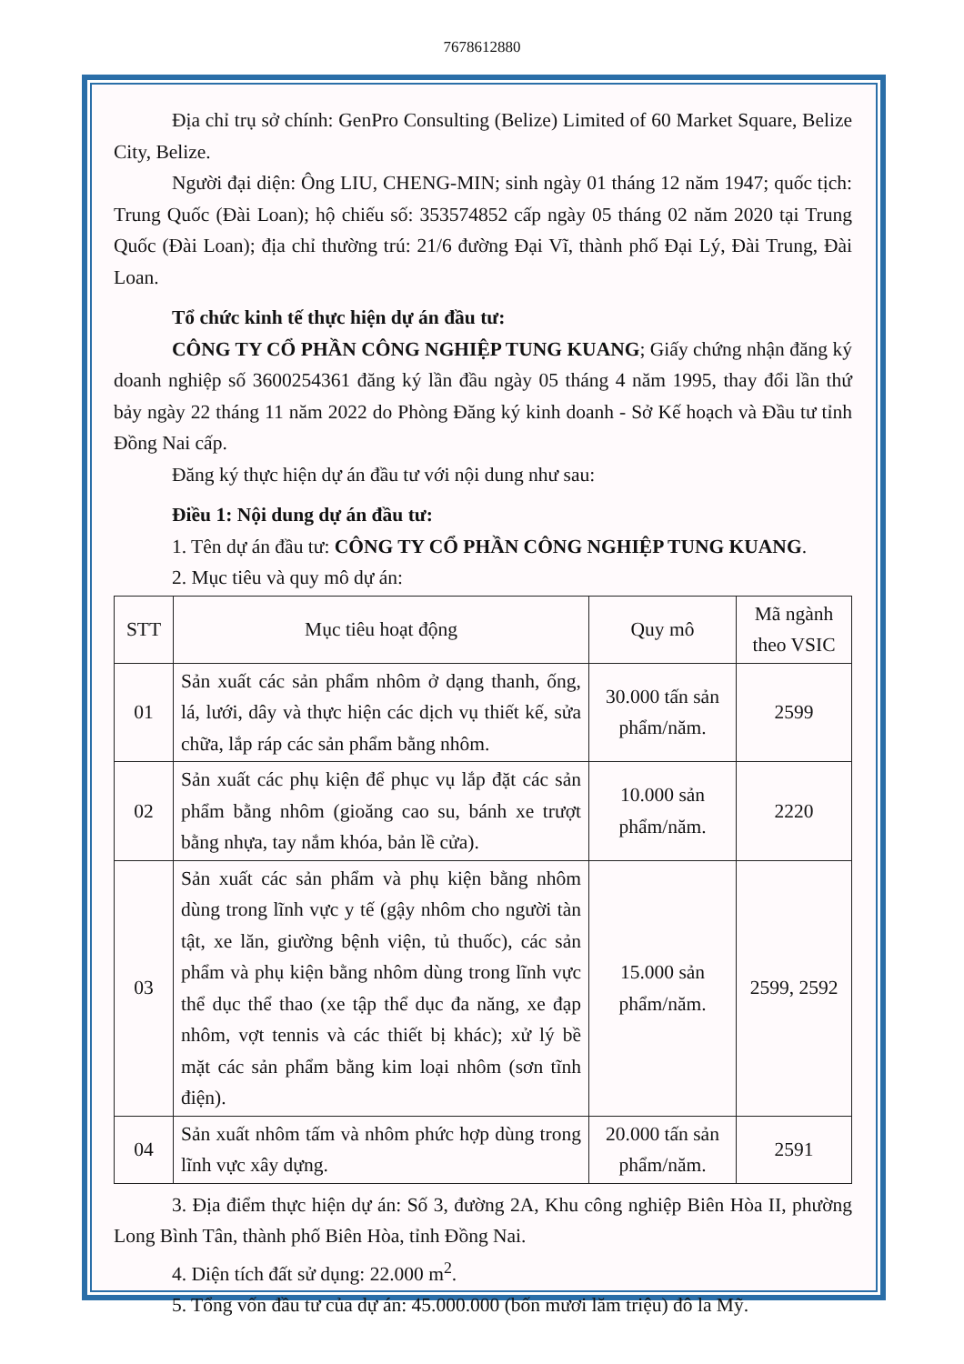7678612880
Địa chỉ trụ sở chính: GenPro Consulting (Belize) Limited of 60 Market Square, Belize City, Belize.
Người đại diện: Ông LIU, CHENG-MIN; sinh ngày 01 tháng 12 năm 1947; quốc tịch: Trung Quốc (Đài Loan); hộ chiếu số: 353574852 cấp ngày 05 tháng 02 năm 2020 tại Trung Quốc (Đài Loan); địa chỉ thường trú: 21/6 đường Đại Vĩ, thành phố Đại Lý, Đài Trung, Đài Loan.
Tổ chức kinh tế thực hiện dự án đầu tư:
CÔNG TY CỔ PHẦN CÔNG NGHIỆP TUNG KUANG; Giấy chứng nhận đăng ký doanh nghiệp số 3600254361 đăng ký lần đầu ngày 05 tháng 4 năm 1995, thay đổi lần thứ bảy ngày 22 tháng 11 năm 2022 do Phòng Đăng ký kinh doanh - Sở Kế hoạch và Đầu tư tỉnh Đồng Nai cấp.
Đăng ký thực hiện dự án đầu tư với nội dung như sau:
Điều 1: Nội dung dự án đầu tư:
1. Tên dự án đầu tư: CÔNG TY CỔ PHẦN CÔNG NGHIỆP TUNG KUANG.
2. Mục tiêu và quy mô dự án:
| STT | Mục tiêu hoạt động | Quy mô | Mã ngành theo VSIC |
| --- | --- | --- | --- |
| 01 | Sản xuất các sản phẩm nhôm ở dạng thanh, ống, lá, lưới, dây và thực hiện các dịch vụ thiết kế, sửa chữa, lắp ráp các sản phẩm bằng nhôm. | 30.000 tấn sản phẩm/năm. | 2599 |
| 02 | Sản xuất các phụ kiện để phục vụ lắp đặt các sản phẩm bằng nhôm (gioăng cao su, bánh xe trượt bằng nhựa, tay nắm khóa, bản lề cửa). | 10.000 sản phẩm/năm. | 2220 |
| 03 | Sản xuất các sản phẩm và phụ kiện bằng nhôm dùng trong lĩnh vực y tế (gậy nhôm cho người tàn tật, xe lăn, giường bệnh viện, tủ thuốc), các sản phẩm và phụ kiện bằng nhôm dùng trong lĩnh vực thể dục thể thao (xe tập thể dục đa năng, xe đạp nhôm, vợt tennis và các thiết bị khác); xử lý bề mặt các sản phẩm bằng kim loại nhôm (sơn tĩnh điện). | 15.000 sản phẩm/năm. | 2599, 2592 |
| 04 | Sản xuất nhôm tấm và nhôm phức hợp dùng trong lĩnh vực xây dựng. | 20.000 tấn sản phẩm/năm. | 2591 |
3. Địa điểm thực hiện dự án: Số 3, đường 2A, Khu công nghiệp Biên Hòa II, phường Long Bình Tân, thành phố Biên Hòa, tỉnh Đồng Nai.
4. Diện tích đất sử dụng: 22.000 m<sup>2</sup>.
5. Tổng vốn đầu tư của dự án: 45.000.000 (bốn mươi lăm triệu) đô la Mỹ.